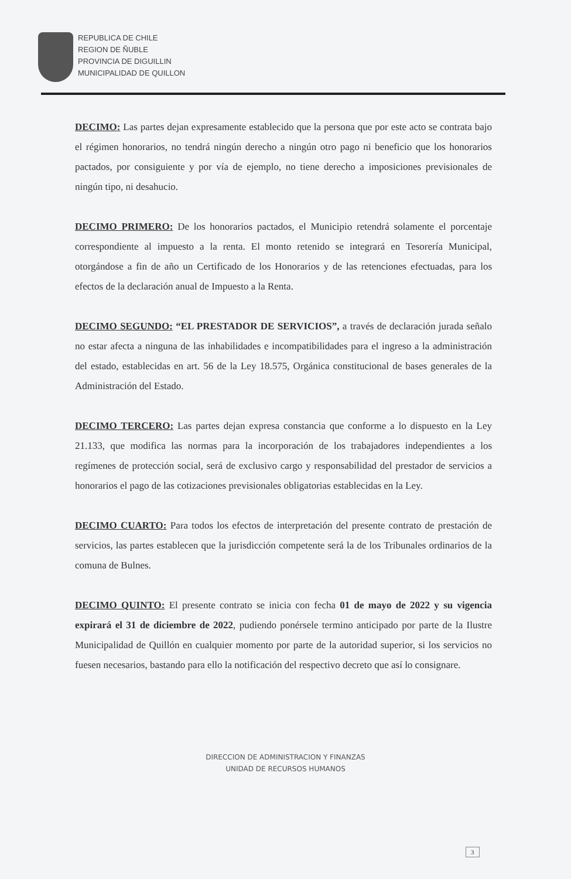REPUBLICA DE CHILE
REGION DE ÑUBLE
PROVINCIA DE DIGUILLIN
MUNICIPALIDAD DE QUILLON
DECIMO: Las partes dejan expresamente establecido que la persona que por este acto se contrata bajo el régimen honorarios, no tendrá ningún derecho a ningún otro pago ni beneficio que los honorarios pactados, por consiguiente y por vía de ejemplo, no tiene derecho a imposiciones previsionales de ningún tipo, ni desahucio.
DECIMO PRIMERO: De los honorarios pactados, el Municipio retendrá solamente el porcentaje correspondiente al impuesto a la renta. El monto retenido se integrará en Tesorería Municipal, otorgándose a fin de año un Certificado de los Honorarios y de las retenciones efectuadas, para los efectos de la declaración anual de Impuesto a la Renta.
DECIMO SEGUNDO: “EL PRESTADOR DE SERVICIOS”, a través de declaración jurada señalo no estar afecta a ninguna de las inhabilidades e incompatibilidades para el ingreso a la administración del estado, establecidas en art. 56 de la Ley 18.575, Orgánica constitucional de bases generales de la Administración del Estado.
DECIMO TERCERO: Las partes dejan expresa constancia que conforme a lo dispuesto en la Ley 21.133, que modifica las normas para la incorporación de los trabajadores independientes a los regímenes de protección social, será de exclusivo cargo y responsabilidad del prestador de servicios a honorarios el pago de las cotizaciones previsionales obligatorias establecidas en la Ley.
DECIMO CUARTO: Para todos los efectos de interpretación del presente contrato de prestación de servicios, las partes establecen que la jurisdicción competente será la de los Tribunales ordinarios de la comuna de Bulnes.
DECIMO QUINTO: El presente contrato se inicia con fecha 01 de mayo de 2022 y su vigencia expirará el 31 de diciembre de 2022, pudiendo ponérsele termino anticipado por parte de la Ilustre Municipalidad de Quillón en cualquier momento por parte de la autoridad superior, si los servicios no fuesen necesarios, bastando para ello la notificación del respectivo decreto que así lo consignare.
DIRECCION DE ADMINISTRACION Y FINANZAS
UNIDAD DE RECURSOS HUMANOS
3